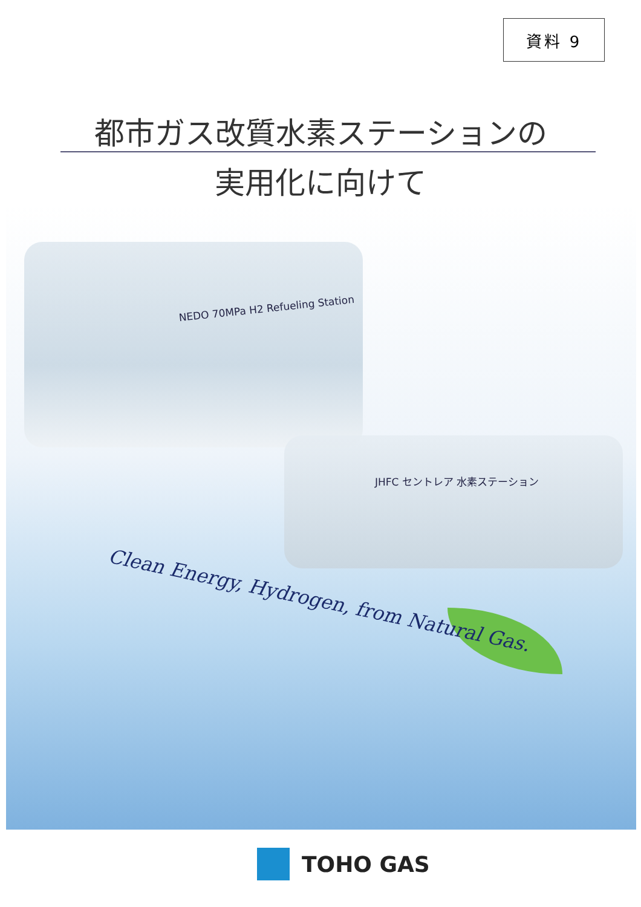資料 9
都市ガス改質水素ステーションの
実用化に向けて
NEDO 70MPa H2 Refueling Station
JHFC セントレア 水素ステーション
Clean Energy, Hydrogen, from Natural Gas.
TOHO GAS